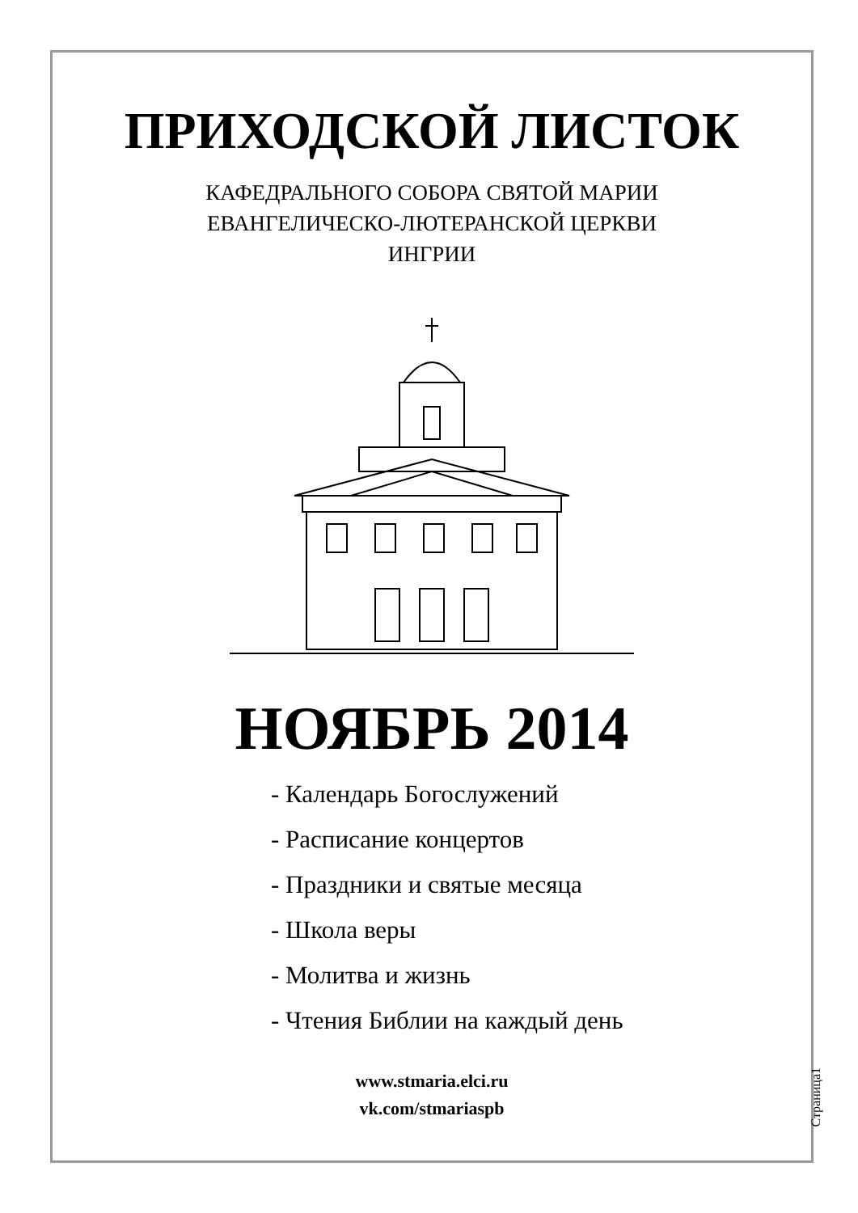ПРИХОДСКОЙ ЛИСТОК
КАФЕДРАЛЬНОГО СОБОРА СВЯТОЙ МАРИИ
ЕВАНГЕЛИЧЕСКО-ЛЮТЕРАНСКОЙ ЦЕРКВИ
ИНГРИИ
НОЯБРЬ 2014
- Календарь Богослужений
- Расписание концертов
- Праздники и святые месяца
- Школа веры
- Молитва и жизнь
- Чтения Библии на каждый день
www.stmaria.elci.ru
vk.com/stmariaspb
Страница1